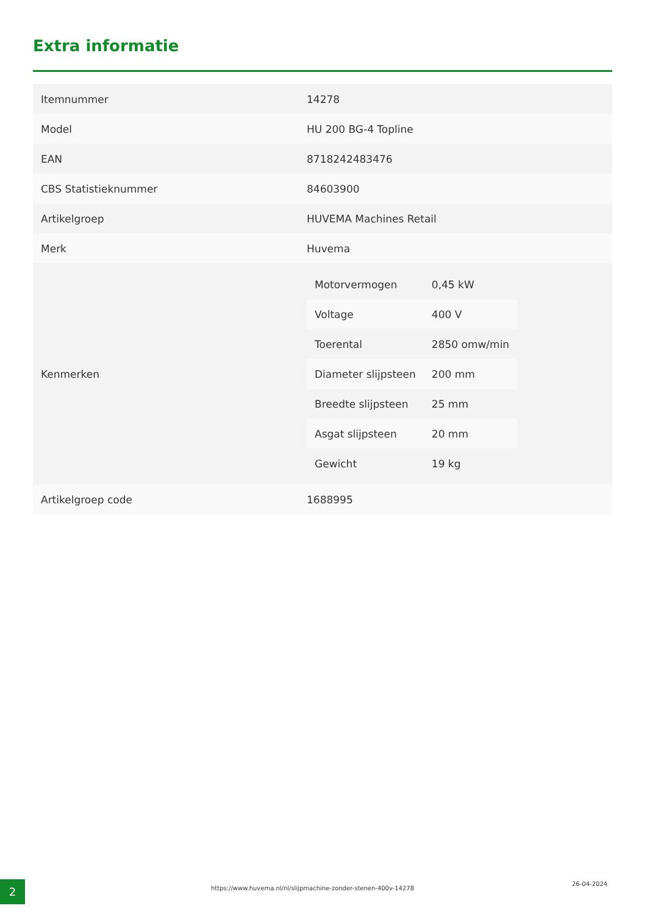Extra informatie
| Itemnummer | 14278 |
| Model | HU 200 BG-4 Topline |
| EAN | 8718242483476 |
| CBS Statistieknummer | 84603900 |
| Artikelgroep | HUVEMA Machines Retail |
| Merk | Huvema |
| Kenmerken | / Motorvermogen / 0,45 kW / / Voltage / 400 V / / Toerental / 2850 omw/min / / Diameter slijpsteen / 200 mm / / Breedte slijpsteen / 25 mm / / Asgat slijpsteen / 20 mm / / Gewicht / 19 kg / |
| Artikelgroep code | 1688995 |
2
https://www.huvema.nl/nl/slijpmachine-zonder-stenen-400v-14278
26-04-2024